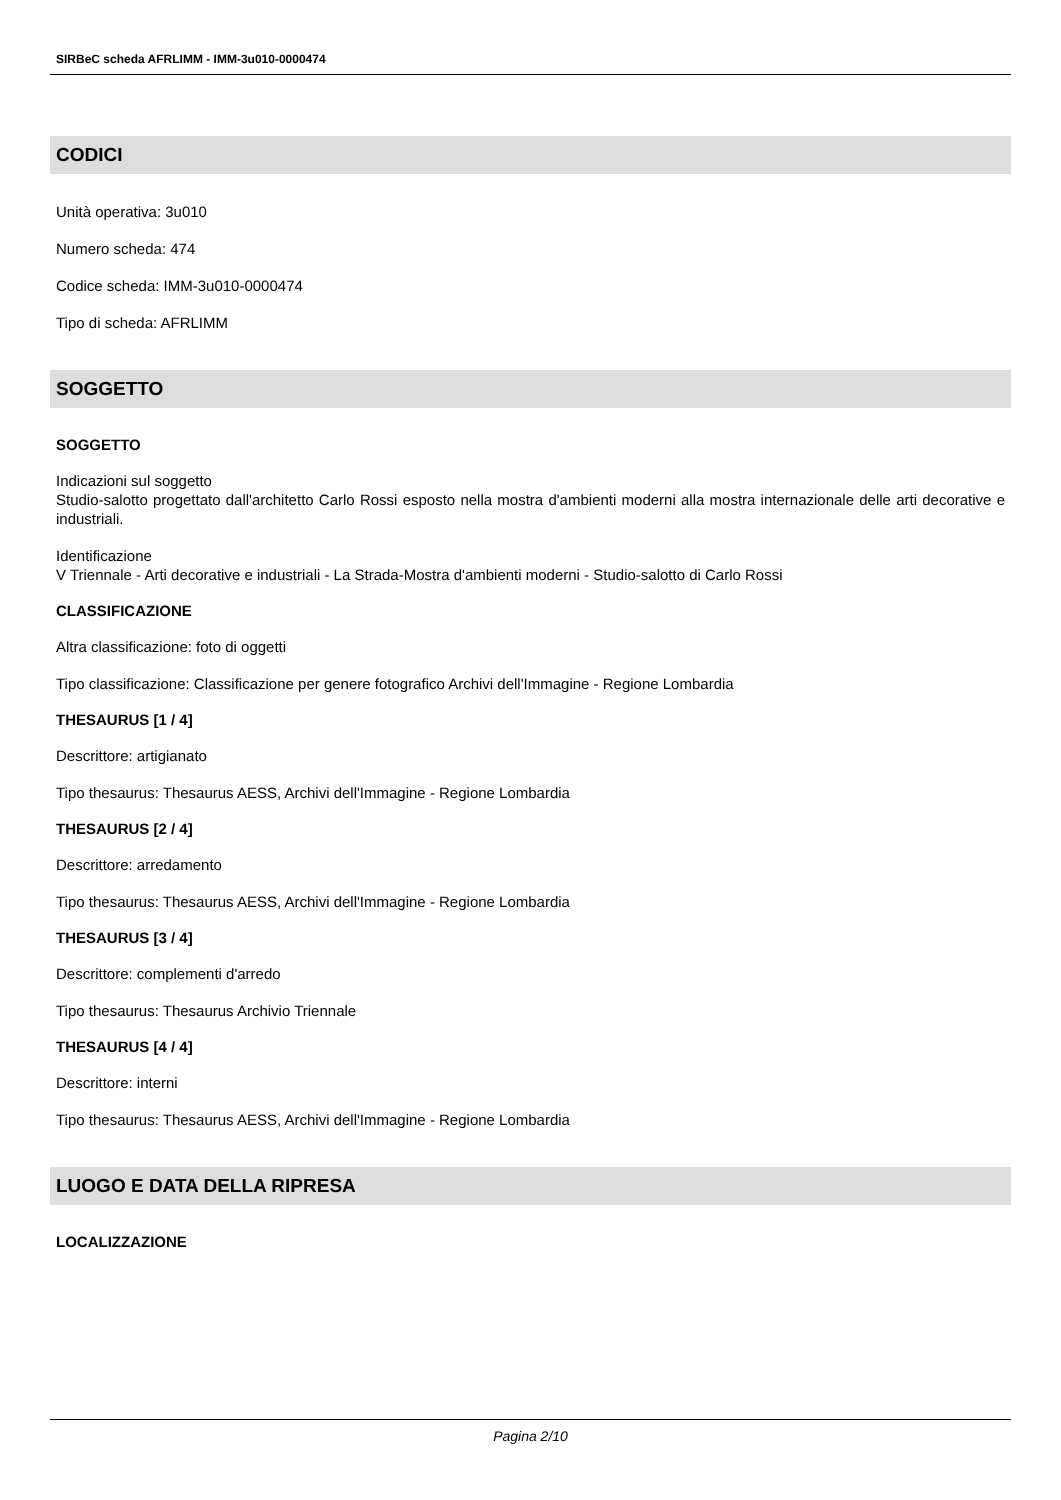SIRBeC scheda AFRLIMM - IMM-3u010-0000474
CODICI
Unità operativa: 3u010
Numero scheda: 474
Codice scheda: IMM-3u010-0000474
Tipo di scheda: AFRLIMM
SOGGETTO
SOGGETTO
Indicazioni sul soggetto
Studio-salotto progettato dall'architetto Carlo Rossi esposto nella mostra d'ambienti moderni alla mostra internazionale delle arti decorative e industriali.
Identificazione
V Triennale - Arti decorative e industriali - La Strada-Mostra d'ambienti moderni - Studio-salotto di Carlo Rossi
CLASSIFICAZIONE
Altra classificazione: foto di oggetti
Tipo classificazione: Classificazione per genere fotografico Archivi dell'Immagine - Regione Lombardia
THESAURUS [1 / 4]
Descrittore: artigianato
Tipo thesaurus: Thesaurus AESS, Archivi dell'Immagine - Regione Lombardia
THESAURUS [2 / 4]
Descrittore: arredamento
Tipo thesaurus: Thesaurus AESS, Archivi dell'Immagine - Regione Lombardia
THESAURUS [3 / 4]
Descrittore: complementi d'arredo
Tipo thesaurus: Thesaurus Archivio Triennale
THESAURUS [4 / 4]
Descrittore: interni
Tipo thesaurus: Thesaurus AESS, Archivi dell'Immagine - Regione Lombardia
LUOGO E DATA DELLA RIPRESA
LOCALIZZAZIONE
Pagina 2/10